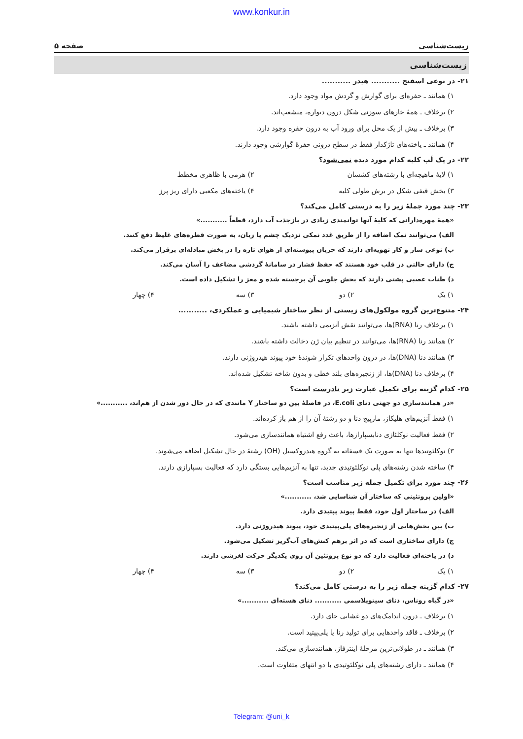www.konkur.in
زیست‌شناسی صفحه ۵
زیست‌شناسی
۲۱- در نوعی اسفنج ........... هیدر ...........
۱) همانند ـ حفره‌ای برای گوارش و گردش مواد وجود دارد.
۲) برخلاف ـ همهٔ خارهای سوزنی شکل درون دیواره، منشعب‌اند.
۳) برخلاف ـ بیش از یک محل برای ورود آب به درون حفره وجود دارد.
۴) همانند ـ یاخته‌های تاژکدار فقط در سطح درونی حفرهٔ گوارشی وجود دارند.
۲۲- در یک لَپ کلیه کدام مورد دیده نمی‌شود؟
۱) لایهٔ ماهیچه‌ای با رشته‌های کشسان ۲) هرمی با ظاهری مخطط ۳) بخش قیفی شکل در برش طولی کلیه ۴) یاخته‌های مکعبی دارای ریز پرز
۲۳- چند مورد جملهٔ زیر را به درستی کامل می‌کند؟
«همهٔ مهره‌دارانی که کلیهٔ آنها توانمندی زیادی در بازجذب آب دارد، قطعاً ...........»
الف) می‌توانند نمک اضافه را از طریق غدد نمکی نزدیک چشم یا زبان، به صورت قطره‌های غلیظ دفع کنند.
ب) نوعی ساز و کار تهویه‌ای دارند که جریان پیوسته‌ای از هوای تازه را در بخش مبادله‌ای برقرار می‌کند.
ج) دارای حالتی در قلب خود هستند که حفظ فشار در سامانهٔ گردشی مضاعف را آسان می‌کند.
د) طناب عصبی پشتی دارند که بخش جلویی آن برجسته شده و مغز را تشکیل داده است.
۱) یک ۲) دو ۳) سه ۴) چهار
۲۴- متنوع‌ترین گروه مولکول‌های زیستی از نظر ساختار شیمیایی و عملکردی، ...........
۱) برخلاف رنا (RNA)ها، می‌توانند نقش آنزیمی داشته باشند.
۲) همانند رنا (RNA)ها، می‌توانند در تنظیم بیان ژن دخالت داشته باشند.
۳) همانند دنا (DNA)ها، در درون واحدهای تکرار شوندهٔ خود پیوند هیدروژنی دارند.
۴) برخلاف دنا (DNA)ها، از زنجیره‌های بلند خطی و بدون شاخه تشکیل شده‌اند.
۲۵- کدام گزینه برای تکمیل عبارت زیر نادرست است؟
«در همانندسازی دو جهتی دنای E.coli، در فاصلهٔ بین دو ساختار Y مانندی که در حال دور شدن از هم‌اند، ...........»
۱) فقط آنزیم‌های هلیکاز، مارپیچ دنا و دو رشتهٔ آن را از هم باز کرده‌اند.
۲) فقط فعالیت نوکلئازی دنابسپارازها، باعث رفع اشتباه همانندسازی می‌شود.
۳) نوکلئوتیدها تنها به صورت تک فسفاته به گروه هیدروکسیل (OH) رشتهٔ در حال تشکیل اضافه می‌شوند.
۴) ساخته شدن رشته‌های پلی نوکلئوتیدی جدید، تنها به آنزیم‌هایی بستگی دارد که فعالیت بسپارازی دارند.
۲۶- چند مورد برای تکمیل جمله زیر مناسب است؟
«اولین پروتئینی که ساختار آن شناسایی شد، ...........»
الف) در ساختار اول خود، فقط پیوند پپتیدی دارد.
ب) بین بخش‌هایی از زنجیره‌های پلی‌پپتیدی خود، پیوند هیدروژنی دارد.
ج) دارای ساختاری است که در اثر برهم کنش‌های آب‌گریز تشکیل می‌شود.
د) در یاخته‌ای فعالیت دارد که دو نوع پروتئین آن روی یکدیگر حرکت لغزشی دارند.
۱) یک ۲) دو ۳) سه ۴) چهار
۲۷- کدام گزینه جمله زیر را به درستی کامل می‌کند؟
«در گیاه روناس، دنای سیتوپلاسمی ........... دنای هسته‌ای ...........»
۱) برخلاف ـ درون اندامک‌های دو غشایی جای دارد.
۲) برخلاف ـ فاقد واحدهایی برای تولید رنا یا پلی‌پپتید است.
۳) همانند ـ در طولانی‌ترین مرحلهٔ اینترفاز، همانندسازی می‌کند.
۴) همانند ـ دارای رشته‌های پلی نوکلئوتیدی با دو انتهای متفاوت است.
Telegram: @uni_k